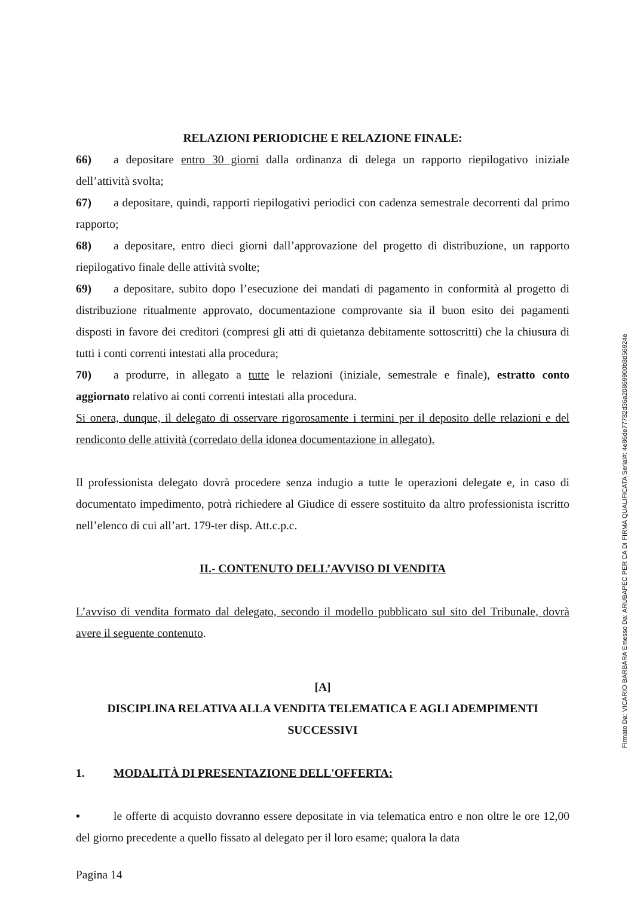RELAZIONI PERIODICHE E RELAZIONE FINALE:
66) a depositare entro 30 giorni dalla ordinanza di delega un rapporto riepilogativo iniziale dell’attività svolta;
67) a depositare, quindi, rapporti riepilogativi periodici con cadenza semestrale decorrenti dal primo rapporto;
68) a depositare, entro dieci giorni dall’approvazione del progetto di distribuzione, un rapporto riepilogativo finale delle attività svolte;
69) a depositare, subito dopo l’esecuzione dei mandati di pagamento in conformità al progetto di distribuzione ritualmente approvato, documentazione comprovante sia il buon esito dei pagamenti disposti in favore dei creditori (compresi gli atti di quietanza debitamente sottoscritti) che la chiusura di tutti i conti correnti intestati alla procedura;
70) a produrre, in allegato a tutte le relazioni (iniziale, semestrale e finale), estratto conto aggiornato relativo ai conti correnti intestati alla procedura.
Si onera, dunque, il delegato di osservare rigorosamente i termini per il deposito delle relazioni e del rendiconto delle attività (corredato della idonea documentazione in allegato).
Il professionista delegato dovrà procedere senza indugio a tutte le operazioni delegate e, in caso di documentato impedimento, potrà richiedere al Giudice di essere sostituito da altro professionista iscritto nell’elenco di cui all’art. 179-ter disp. Att.c.p.c.
II.- CONTENUTO DELL’AVVISO DI VENDITA
L’avviso di vendita formato dal delegato, secondo il modello pubblicato sul sito del Tribunale, dovrà avere il seguente contenuto.
[A]
DISCIPLINA RELATIVA ALLA VENDITA TELEMATICA E AGLI ADEMPIMENTI SUCCESSIVI
1. MODALITÀ DI PRESENTAZIONE DELL'OFFERTA:
• le offerte di acquisto dovranno essere depositate in via telematica entro e non oltre le ore 12,00 del giorno precedente a quello fissato al delegato per il loro esame; qualora la data
Pagina 14
Firmato Da: VICARIO BARBARA Emesso Da: ARUBAPEC PER CA DI FIRMA QUALIFICATA Serial#: 4e86de77782d36a20869900b8d56924e